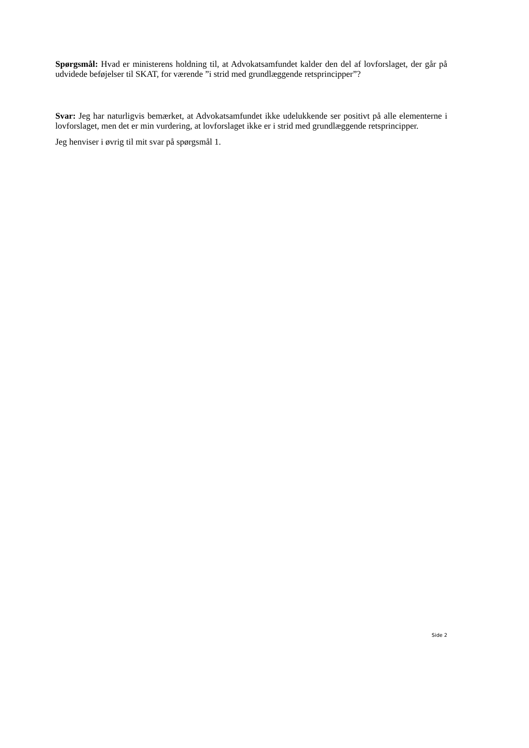Spørgsmål: Hvad er ministerens holdning til, at Advokatsamfundet kalder den del af lovforslaget, der går på udvidede beføjelser til SKAT, for værende ”i strid med grundlæggende retsprincipper”?
Svar: Jeg har naturligvis bemærket, at Advokatsamfundet ikke udelukkende ser positivt på alle elementerne i lovforslaget, men det er min vurdering, at lovforslaget ikke er i strid med grundlæggende retsprincipper.
Jeg henviser i øvrig til mit svar på spørgsmål 1.
Side 2